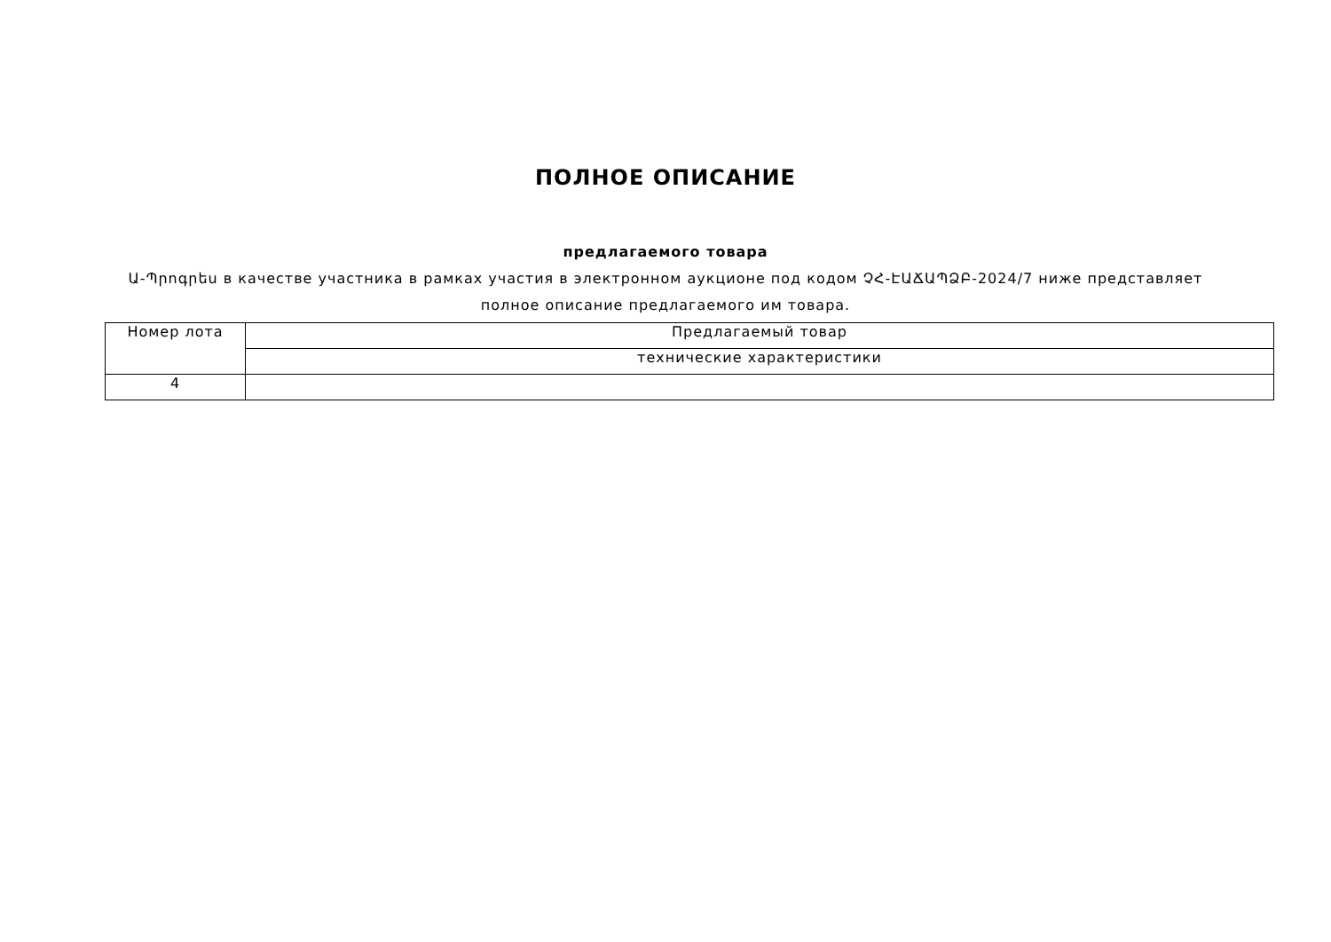ПОЛНОЕ ОПИСАНИЕ
предлагаемого товара
Ա-Պրոգրես в качестве участника в рамках участия в электронном аукционе под кодом ՉՀ-ԷԱՃԱՊՁԲ-2024/7 ниже представляет полное описание предлагаемого им товара.
| Номер лота | Предлагаемый товар |
| --- | --- |
| | технические характеристики |
| 4 | |